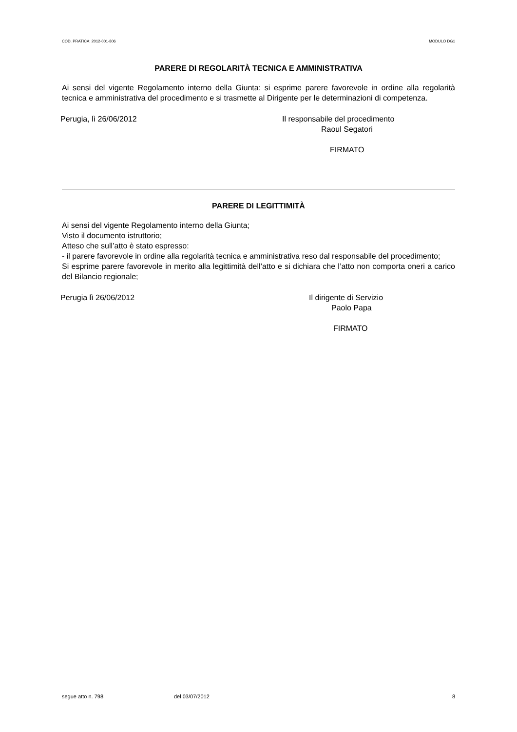COD. PRATICA: 2012-001-806 MODULO DG1
PARERE DI REGOLARITÀ TECNICA E AMMINISTRATIVA
Ai sensi del vigente Regolamento interno della Giunta: si esprime parere favorevole in ordine alla regolarità tecnica e amministrativa del procedimento e si trasmette al Dirigente per le determinazioni di competenza.
Perugia, lì 26/06/2012 Il responsabile del procedimento
Raoul Segatori
FIRMATO
PARERE DI LEGITTIMITÀ
Ai sensi del vigente Regolamento interno della Giunta;
Visto il documento istruttorio;
Atteso che sull’atto è stato espresso:
- il parere favorevole in ordine alla regolarità tecnica e amministrativa reso dal responsabile del procedimento;
Si esprime parere favorevole in merito alla legittimità dell’atto e si dichiara che l’atto non comporta oneri a carico del Bilancio regionale;
Perugia lì 26/06/2012 Il dirigente di Servizio
Paolo Papa
FIRMATO
segue atto n. 798 del 03/07/2012 8